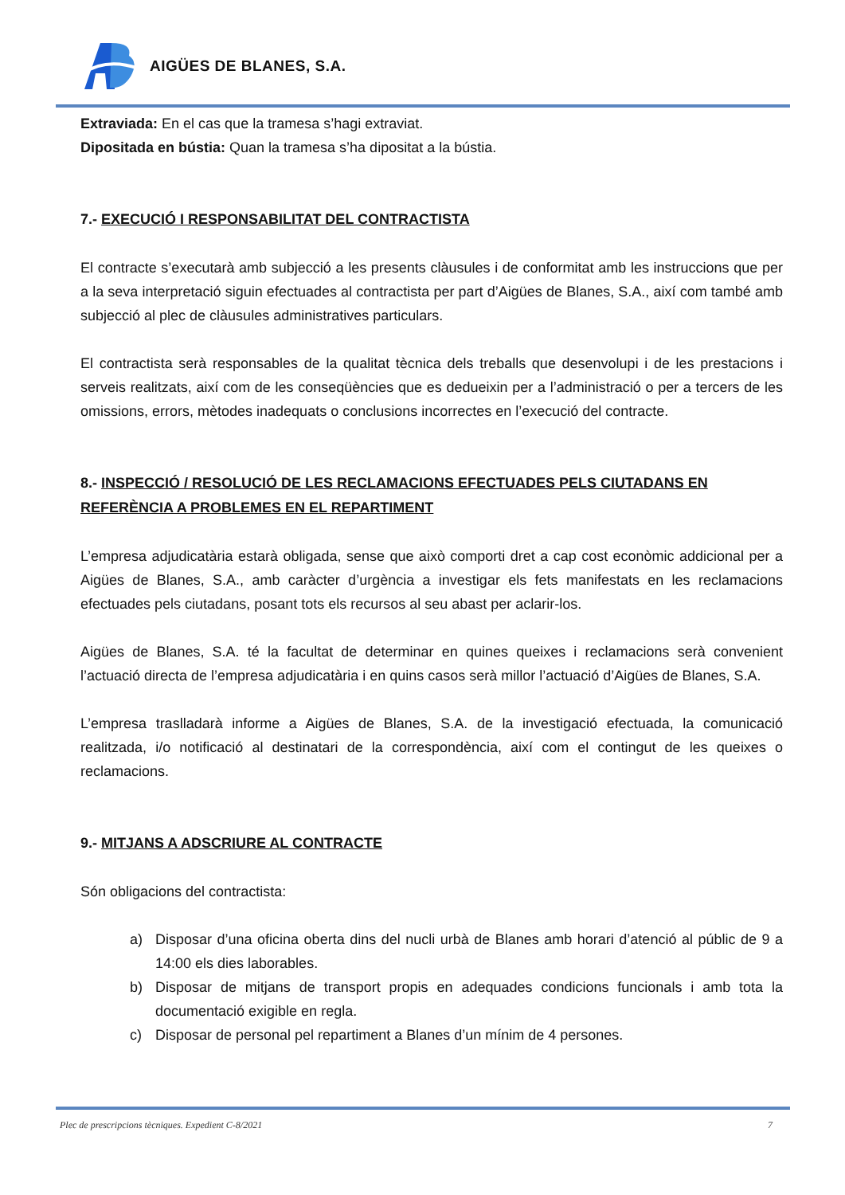AIGÜES DE BLANES, S.A.
Extraviada: En el cas que la tramesa s’hagi extraviat.
Dipositada en bústia: Quan la tramesa s’ha dipositat a la bústia.
7.- EXECUCIÓ I RESPONSABILITAT DEL CONTRACTISTA
El contracte s’executarà amb subjecció a les presents clàusules i de conformitat amb les instruccions que per a la seva interpretació siguin efectuades al contractista per part d’Aigües de Blanes, S.A., així com també amb subjecció al plec de clàusules administratives particulars.
El contractista serà responsables de la qualitat tècnica dels treballs que desenvolupi i de les prestacions i serveis realitzats, així com de les conseqüències que es dedueixin per a l’administració o per a tercers de les omissions, errors, mètodes inadequats o conclusions incorrectes en l’execució del contracte.
8.- INSPECCIÓ / RESOLUCIÓ DE LES RECLAMACIONS EFECTUADES PELS CIUTADANS EN REFERÈNCIA A PROBLEMES EN EL REPARTIMENT
L’empresa adjudicatària estarà obligada, sense que això comporti dret a cap cost econòmic addicional per a Aigües de Blanes, S.A., amb caràcter d’urgència a investigar els fets manifestats en les reclamacions efectuades pels ciutadans, posant tots els recursos al seu abast per aclarir-los.
Aigües de Blanes, S.A. té la facultat de determinar en quines queixes i reclamacions serà convenient l’actuació directa de l’empresa adjudicatària i en quins casos serà millor l’actuació d’Aigües de Blanes, S.A.
L’empresa traslladarà informe a Aigües de Blanes, S.A. de la investigació efectuada, la comunicació realitzada, i/o notificació al destinatari de la correspondència, així com el contingut de les queixes o reclamacions.
9.- MITJANS A ADSCRIURE AL CONTRACTE
Són obligacions del contractista:
a) Disposar d’una oficina oberta dins del nucli urbà de Blanes amb horari d’atenció al públic de 9 a 14:00 els dies laborables.
b) Disposar de mitjans de transport propis en adequades condicions funcionals i amb tota la documentació exigible en regla.
c) Disposar de personal pel repartiment a Blanes d’un mínim de 4 persones.
Plec de prescripcions tècniques. Expedient C-8/2021 7